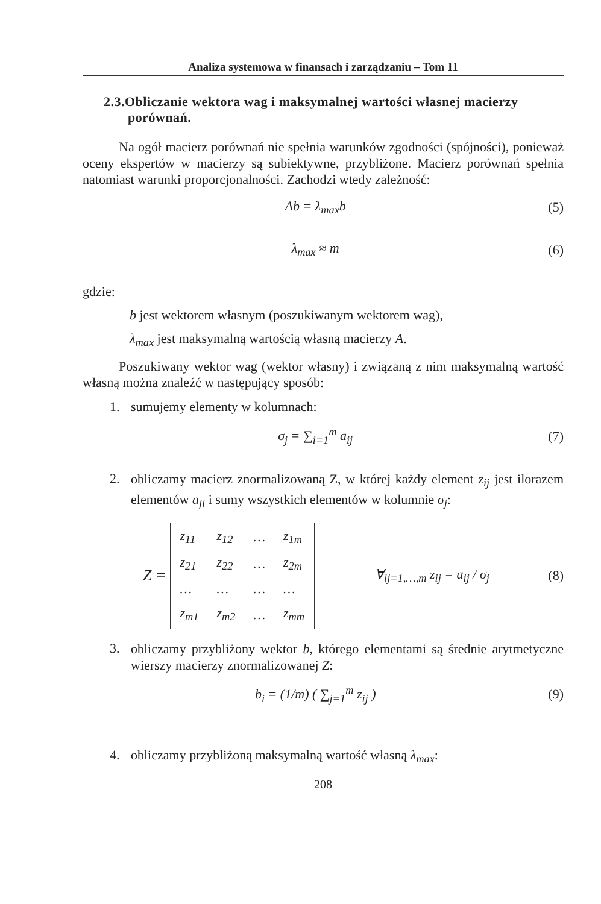Analiza systemowa w finansach i zarządzaniu – Tom 11
2.3.Obliczanie wektora wag i maksymalnej wartości własnej macierzy
porównań.
Na ogół macierz porównań nie spełnia warunków zgodności (spójności), ponieważ oceny ekspertów w macierzy są subiektywne, przybliżone. Macierz porównań spełnia natomiast warunki proporcjonalności. Zachodzi wtedy zależność:
Ab = λ<sub>max</sub>b (5)
λ<sub>max</sub> ≈ m (6)
gdzie:
b jest wektorem własnym (poszukiwanym wektorem wag),
λ<sub>max</sub> jest maksymalną wartością własną macierzy A.
Poszukiwany wektor wag (wektor własny) i związaną z nim maksymalną wartość własną można znaleźć w następujący sposób:
1. sumujemy elementy w kolumnach:
σ<sub>j</sub> = ∑<sub>i=1</sub><sup>m</sup> a<sub>ij</sub> (7)
2.
obliczamy macierz znormalizowaną Z, w której każdy element z<sub>ij</sub> jest ilorazem elementów a<sub>ji</sub> i sumy wszystkich elementów w kolumnie σ<sub>j</sub>:
Z =
| z<sub>11</sub> | z<sub>12</sub> | … | z<sub>1m</sub> |
| z<sub>21</sub> | z<sub>22</sub> | … | z<sub>2m</sub> |
| … | … | … | … |
| z<sub>m1</sub> | z<sub>m2</sub> | … | z<sub>mm</sub> |
∀<sub>ij=1,…,m</sub> z<sub>ij</sub> = a<sub>ij</sub> / σ<sub>j</sub> (8)
3.
obliczamy przybliżony wektor b, którego elementami są średnie arytmetyczne wierszy macierzy znormalizowanej Z:
b<sub>i</sub> = (1/m) ( ∑<sub>j=1</sub><sup>m</sup> z<sub>ij</sub> ) (9)
4. obliczamy przybliżoną maksymalną wartość własną λ<sub>max</sub>:
208